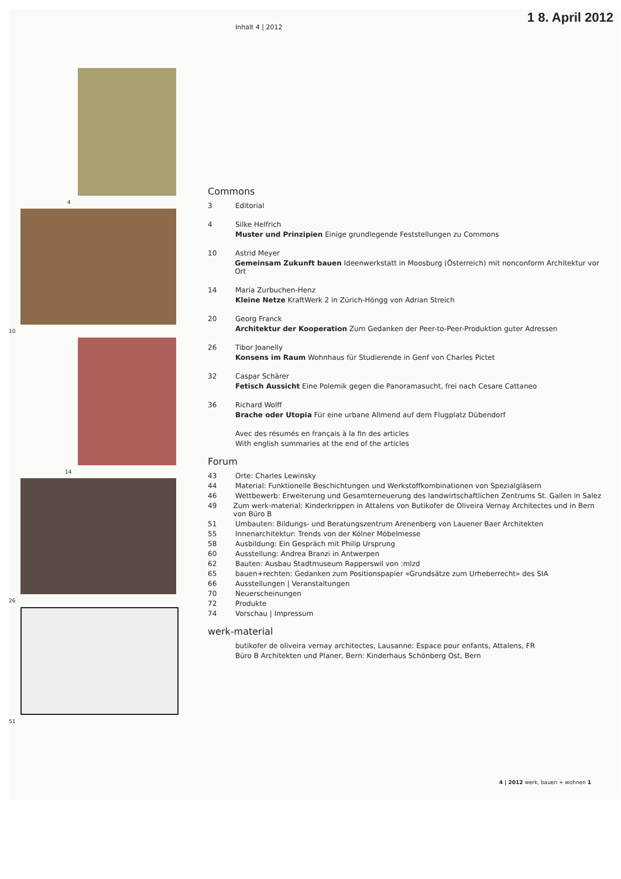1 8. April 2012
4
10
14
26
51
Inhalt 4 | 2012
Commons
3 Editorial
4 Silke Helfrich
Muster und Prinzipien Einige grundlegende Feststellungen zu Commons
10 Astrid Meyer
Gemeinsam Zukunft bauen Ideenwerkstatt in Moosburg (Österreich) mit nonconform Architektur vor Ort
14 Maria Zurbuchen-Henz
Kleine Netze KraftWerk 2 in Zürich-Höngg von Adrian Streich
20 Georg Franck
Architektur der Kooperation Zum Gedanken der Peer-to-Peer-Produktion guter Adressen
26 Tibor Joanelly
Konsens im Raum Wohnhaus für Studierende in Genf von Charles Pictet
32 Caspar Schärer
Fetisch Aussicht Eine Polemik gegen die Panoramasucht, frei nach Cesare Cattaneo
36 Richard Wolff
Brache oder Utopia Für eine urbane Allmend auf dem Flugplatz Dübendorf
Avec des résumés en français à la fin des articles
With english summaries at the end of the articles
Forum
43 Orte: Charles Lewinsky
44 Material: Funktionelle Beschichtungen und Werkstoffkombinationen von Spezialgläsern
46 Wettbewerb: Erweiterung und Gesamterneuerung des landwirtschaftlichen Zentrums St. Gallen in Salez
49 Zum werk-material: Kinderkrippen in Attalens von Butikofer de Oliveira Vernay Architectes und in Bern von Büro B
51 Umbauten: Bildungs- und Beratungszentrum Arenenberg von Lauener Baer Architekten
55 Innenarchitektur: Trends von der Kölner Möbelmesse
58 Ausbildung: Ein Gespräch mit Philip Ursprung
60 Ausstellung: Andrea Branzi in Antwerpen
62 Bauten: Ausbau Stadtmuseum Rapperswil von :mlzd
65 bauen+rechten: Gedanken zum Positionspapier «Grundsätze zum Urheberrecht» des SIA
66 Ausstellungen | Veranstaltungen
70 Neuerscheinungen
72 Produkte
74 Vorschau | Impressum
werk-material
butikofer de oliveira vernay architectes, Lausanne: Espace pour enfants, Attalens, FR
Büro B Architekten und Planer, Bern: Kinderhaus Schönberg Ost, Bern
4 | 2012 werk, bauen + wohnen 1